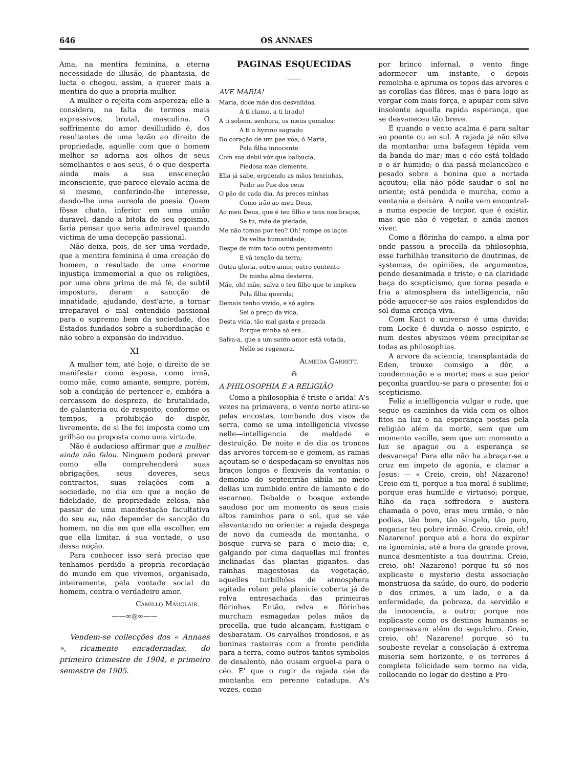646 OS ANNAES
Ama, na mentira feminina, a eterna necessidade de illusão, de phantasia, de lucta e chegou, assim, a querer mais a mentira do que a propria mulher.
A mulher o rejeita com aspereza; elle a considera, na falta de termos mais expressivos, brutal, masculina. O soffrimento do amor desilludido é, dos resultantes de uma lezão ao direito de propriedade, aquelle com que o homem melhor se adorna aos olhos de seus semelhantes e aos seus, é o que desperta ainda mais a sua ensceneção inconsciente, que parece elevalo acima de si mesmo, conferindo-lhe interesse, dando-lhe uma aureola de poesia. Quem fôsse chato, inferior em uma união duravel, dando a bitola de seu egoismo, faria pensar que seria admiravel quando victima de uma decepção passional.
Não deixa, pois, de ser uma verdade, que a mentira feminina é uma creação do homem, o resultado de uma enorme injustiça immemorial a que os religiões, por uma obra prima de má fé, de subtil impostura, deram a sancção de innatidade, ajudando, dest'arte, a tornar irreparavel o mal entendido passional para o supremo bem da sociedade, dos Estados fundados sobre a subordinação e não sobre a expansão do individuo.
XI
A mulher tem, até hoje, o direito de se manifestar como esposa, como irmã, como mãe, como amante, sempre, porém, sob a condição de pertencer e, embóra a cercassem de desprezo, de brutalidade, de galanteria ou de respeito, conforme os tempos, a prohibição de dispôr, livremente, de si lhe foi imposta como um grilhão ou proposta como uma virtude.
Não é audacioso affirmar que a mulher ainda não falou. Ninguem poderá prever como ella comprehenderá suas obrigações, seus deveres, seus contractos, suas relações com a sociedade, no dia em que a noção de fidelidade, de propriedade zelosa, não passar de uma manifestação facultativa do seu eu, não depender de sancção do homem, no dia em que ella escolher, em que ella limitar, á sua vontade, o uso dessa noção.
Para conhecer isso será preciso que tenhamos perdido a propria recordação do mundo em que vivemos, organisado, inteiramente, pela vontade social do homem, contra o verdadeiro amor.
Camillo Mauclair.
——∞◎∞——
Vendem-se collecções dos « Annaes », ricamente encadernadas, do primeiro trimestre de 1904, e primeiro semestre de 1905.
PAGINAS ESQUECIDAS
——
AVE MARIA!
Maria, doce mãe dos desvalidos,
A ti clamo, a ti brado!
A ti sobem, senhora, os meus gemidos;
A ti o hymno sagrado
Do coração de um pae vôa, ó Maria,
Pela filha innocente.
Com sua debil vóz que balbucia,
Piedosa mãe clemente,
Ella já sabe, erguendo as mãos tenrinhas,
Pedir ao Pae dos ceus
O pão de cada dia. As preces minhas
Como irão ao meu Deus,
Ao meu Deus, que é teu filho e tens nos braços,
Se tu, mãe de piedade,
Me não tomas por teu? Oh! rompe os laços
Da velha humanidade;
Despe de mim todo outro pensamento
E vã tenção da terra;
Outra gloria, outro amor, outro contento
De minha alma desterra.
Mãe, oh! mãe, salva o teu filho que te implora
Pela filha querida;
Demais tenho vivido, e só agóra
Sei o preço da vida,
Desta vida, tão mal gasta e prezada
Porque minha só era...
Salva-a, que a um santo amor está votada,
Nelle se regenera.
Almeida Garrett.
⁂
A PHILOSOPHIA E A RELIGIÃO
Como a philosophia é triste e arida! A's vezes na primavera, o vento norte atira-se pelas encostas, tombando dos visos da serra, como se uma intelligencia vivesse nelle—intelligencia de maldade e destruição. De noite e de dia os troncos das arvores torcem-se e gemem, as ramas açoutam-se e despedaçam-se envoltas nos braços longos e flexiveis da ventania; o demonio do septentrião sibila no meio dellas um zumbido entre de lamento e de escarneo. Debalde o bosque extende saudoso por um momento os seus mais altos raminhos para o sol, que se váe alevantando no oriente: a rajada despega de novo da cumeada da montanha, o bosque curva-se para o meio-dia; e, galgando por cima daquellas mil frontes inclinadas das plantas gigantes, das rainhas magestosas da vegetação, aquelles turbilhões de atmosphera agitada rolam pela planicie coberta já de relva entresachada das primeiras flôrinhas. Então, relva e flôrinhas murcham esmagadas pelas mãos da procella, que tudo alcançam, fustigam e desbaratam. Os carvalhos frondosos, e as boninas rasteiras com a fronte pendida para a terra, como outros tantos symbolos de desalento, não ousam erguel-a para o céo. E' que o rugir da rajada cáe da montanha em perenne catadupa. A's vezes, como
por brinco infernal, o vento finge adormecer um instante, e depois remoinha e apruma os topos das arvores e as corollas das flôres, mas é para logo as vergar com mais força, e apupar com silvo insolente aquella rapida esperança, que se desvaneceu tão breve.
E quando o vento acalma é para saltar ao poente ou ao sul. A rajada já não silva da montanha: uma bafagem tépida vem da banda do mar; mas o céo está toldado e o ar humido; o dia passá melancolico e pesado sobre a bonina que a nortada açoutou; ella não póde saudar o sol no oriente; está pendida e murcha, como a ventania a deixára. A noite vem encontral-a numa especie de torpor, que é existir, mas que não é vegetar, e ainda menos viver.
Como a flôrinha do campo, a alma por onde passou a procella da philosophia, esse turbilhão transitorio de doutrinas, de systemas, de opiniões, de argumentos, pende desanimada e triste; e na claridade baça do scepticismo, que torna pesada e fria a atmosphera da intelligencia, não póde aquecer-se aos raios esplendidos do sol duma crença viva.
Com Kant o universo é uma duvida; com Locke é duvida o nosso espirito, e num destes abysmos véem precipitar-se todas as philosophias.
A arvore da sciencia, transplantada do Eden, trouxe comsigo a dôr, a condemnação e a morte; mas a sua peior peçonha guardou-se para o presente: foi o scepticismo.
Feliz a intelligencia vulgar e rude, que segue os caminhos da vida com os olhos fitos na luz e na esperança postas pela religião além da morte, sem que um momento vacille, sem que um momento a luz se apague ou a esperança se desvaneça! Para ella não ha abraçar-se a cruz em impeto de agonia, e clamar a Jesus: — « Creio, creio, oh! Nazareno! Creio em ti, porque a tua moral é sublime; porque eras humilde e virtuoso; porque, filho da raça soffredora e austera chamada o povo, eras meu irmão, e não podias, tão bom, tão singelo, tão puro, enganar teu pobre irmão. Creio, creio, oh! Nazareno! porque até a hora do expirar na ignominia, até a hora da grande prova, nunca desmentiste a tua doutrina. Creio, creio, oh! Nazareno! porque tu só nos explicaste o mysterio desta associação monstruosa da saúde, do ouro, do poderio e dos crimes, a um lado, e a da enfermidade, da pobreza, da servidão e da innocencia, a outro; porque nos explicaste como os destinos humanos se compensavam além do sepulchro. Creio, creio, oh! Nazareno! porque só tu soubeste revelar a consolação á extrema miseria sem horizonte, e os terrores á completa felicidade sem termo na vida, collocando no logar do destino a Pro-